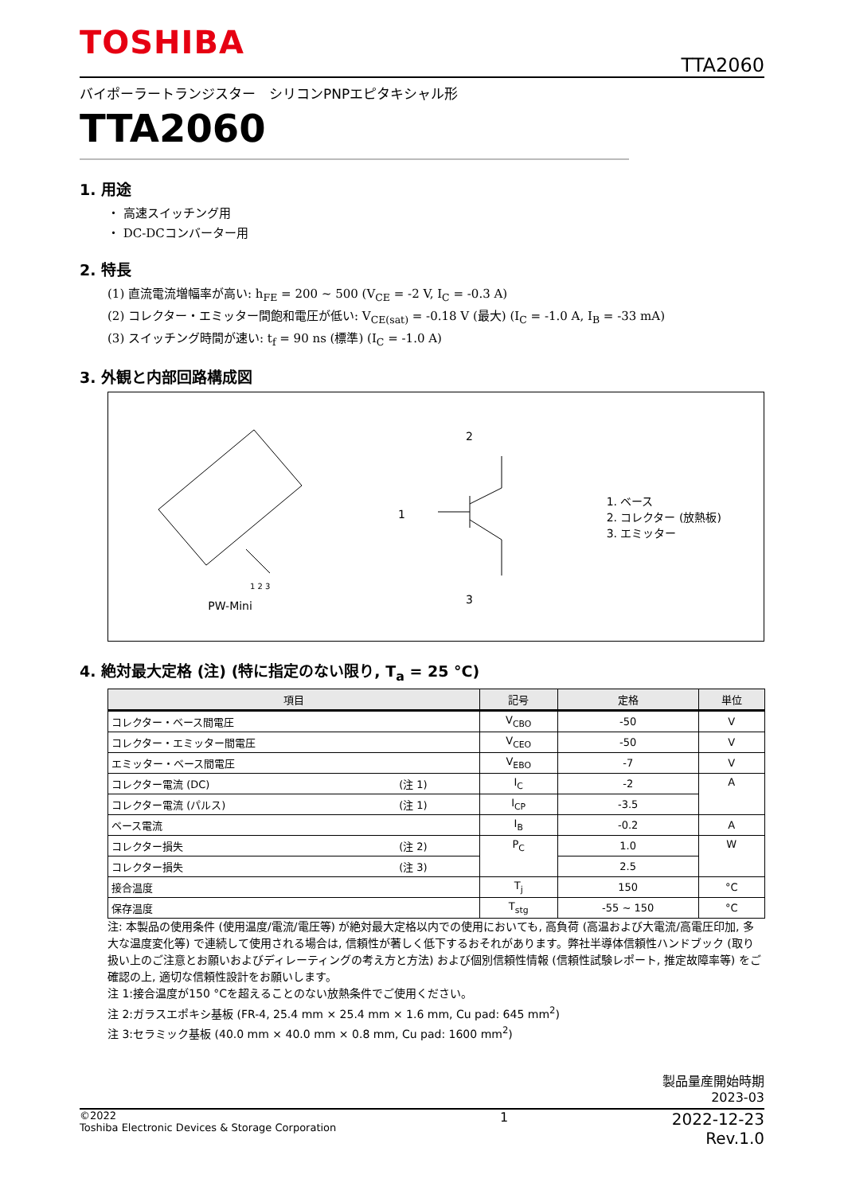TOSHIBA
TTA2060
バイポーラートランジスター　シリコンPNPエピタキシャル形
TTA2060
1. 用途
・ 高速スイッチング用
・ DC-DCコンバーター用
2. 特長
(1) 直流電流増幅率が高い: h<sub>FE</sub> = 200 ~ 500 (V<sub>CE</sub> = -2 V, I<sub>C</sub> = -0.3 A)
(2) コレクター・エミッター間飽和電圧が低い: V<sub>CE(sat)</sub> = -0.18 V (最大) (I<sub>C</sub> = -1.0 A, I<sub>B</sub> = -33 mA)
(3) スイッチング時間が速い: t<sub>f</sub> = 90 ns (標準) (I<sub>C</sub> = -1.0 A)
3. 外観と内部回路構成図
1 2 3
PW-Mini
2
1
3
1. ベース
2. コレクター (放熱板)
3. エミッター
4. 絶対最大定格 (注) (特に指定のない限り, T<sub>a</sub> = 25 °C)
| 項目 | | 記号 | 定格 | 単位 |
| --- | --- | --- | --- | --- |
| コレクター・ベース間電圧 | | V<sub>CBO</sub> | -50 | V |
| コレクター・エミッター間電圧 | | V<sub>CEO</sub> | -50 | V |
| エミッター・ベース間電圧 | | V<sub>EBO</sub> | -7 | V |
| コレクター電流 (DC) | (注 1) | I<sub>C</sub> | -2 | A |
| コレクター電流 (パルス) | (注 1) | I<sub>CP</sub> | -3.5 | |
| ベース電流 | | I<sub>B</sub> | -0.2 | A |
| コレクター損失 | (注 2) | P<sub>C</sub> | 1.0 | W |
| コレクター損失 | (注 3) | | 2.5 | |
| 接合温度 | | T<sub>j</sub> | 150 | °C |
| 保存温度 | | T<sub>stg</sub> | -55 ~ 150 | °C |
注: 本製品の使用条件 (使用温度/電流/電圧等) が絶対最大定格以内での使用においても, 高負荷 (高温および大電流/高電圧印加, 多大な温度変化等) で連続して使用される場合は, 信頼性が著しく低下するおそれがあります。弊社半導体信頼性ハンドブック (取り扱い上のご注意とお願いおよびディレーティングの考え方と方法) および個別信頼性情報 (信頼性試験レポート, 推定故障率等) をご確認の上, 適切な信頼性設計をお願いします。
注 1:接合温度が150 °Cを超えることのない放熱条件でご使用ください。
注 2:ガラスエポキシ基板 (FR-4, 25.4 mm × 25.4 mm × 1.6 mm, Cu pad: 645 mm<sup>2</sup>)
注 3:セラミック基板 (40.0 mm × 40.0 mm × 0.8 mm, Cu pad: 1600 mm<sup>2</sup>)
製品量産開始時期
2023-03
©2022
Toshiba Electronic Devices & Storage Corporation
1
2022-12-23
Rev.1.0